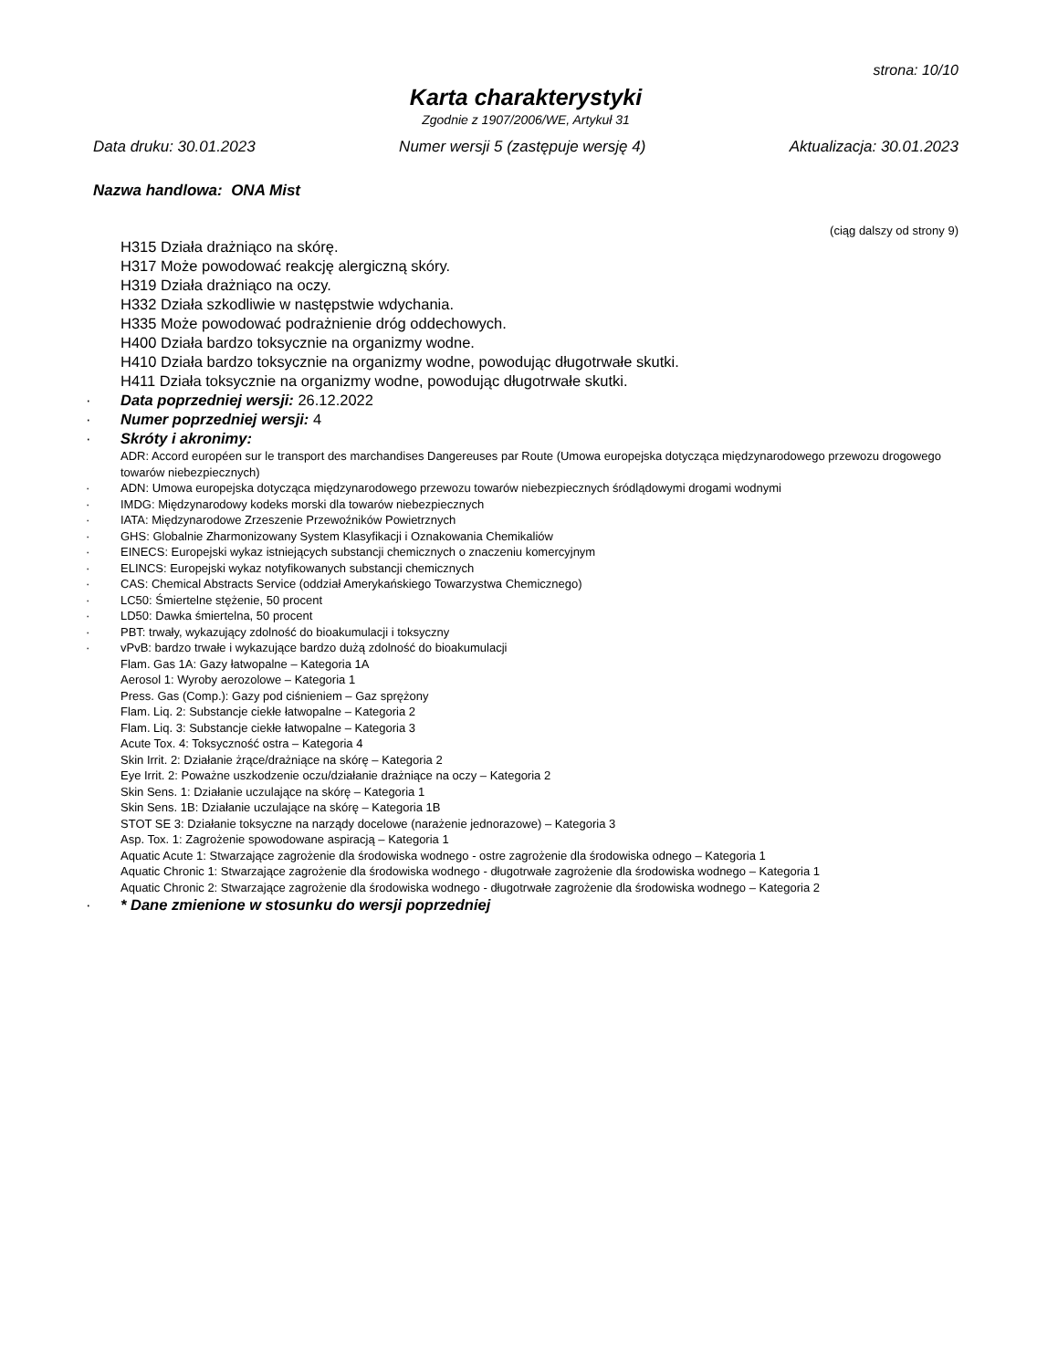strona: 10/10
Karta charakterystyki
Zgodnie z 1907/2006/WE, Artykuł 31
Data druku: 30.01.2023 Numer wersji 5 (zastępuje wersję 4) Aktualizacja: 30.01.2023
Nazwa handlowa: ONA Mist
(ciąg dalszy od strony 9)
H315 Działa drażniąco na skórę.
H317 Może powodować reakcję alergiczną skóry.
H319 Działa drażniąco na oczy.
H332 Działa szkodliwie w następstwie wdychania.
H335 Może powodować podrażnienie dróg oddechowych.
H400 Działa bardzo toksycznie na organizmy wodne.
H410 Działa bardzo toksycznie na organizmy wodne, powodując długotrwałe skutki.
H411 Działa toksycznie na organizmy wodne, powodując długotrwałe skutki.
· Data poprzedniej wersji: 26.12.2022
· Numer poprzedniej wersji: 4
· Skróty i akronimy:
ADR: Accord européen sur le transport des marchandises Dangereuses par Route (Umowa europejska dotycząca międzynarodowego przewozu drogowego towarów niebezpiecznych)
· ADN: Umowa europejska dotycząca międzynarodowego przewozu towarów niebezpiecznych śródlądowymi drogami wodnymi
· IMDG: Międzynarodowy kodeks morski dla towarów niebezpiecznych
· IATA: Międzynarodowe Zrzeszenie Przewoźników Powietrznych
· GHS: Globalnie Zharmonizowany System Klasyfikacji i Oznakowania Chemikaliów
· EINECS: Europejski wykaz istniejących substancji chemicznych o znaczeniu komercyjnym
· ELINCS: Europejski wykaz notyfikowanych substancji chemicznych
· CAS: Chemical Abstracts Service (oddział Amerykańskiego Towarzystwa Chemicznego)
· LC50: Śmiertelne stężenie, 50 procent
· LD50: Dawka śmiertelna, 50 procent
· PBT: trwały, wykazujący zdolność do bioakumulacji i toksyczny
· vPvB: bardzo trwałe i wykazujące bardzo dużą zdolność do bioakumulacji
Flam. Gas 1A: Gazy łatwopalne – Kategoria 1A
Aerosol 1: Wyroby aerozolowe – Kategoria 1
Press. Gas (Comp.): Gazy pod ciśnieniem – Gaz sprężony
Flam. Liq. 2: Substancje ciekłe łatwopalne – Kategoria 2
Flam. Liq. 3: Substancje ciekłe łatwopalne – Kategoria 3
Acute Tox. 4: Toksyczność ostra – Kategoria 4
Skin Irrit. 2: Działanie żrące/drażniące na skórę – Kategoria 2
Eye Irrit. 2: Poważne uszkodzenie oczu/działanie drażniące na oczy – Kategoria 2
Skin Sens. 1: Działanie uczulające na skórę – Kategoria 1
Skin Sens. 1B: Działanie uczulające na skórę – Kategoria 1B
STOT SE 3: Działanie toksyczne na narządy docelowe (narażenie jednorazowe) – Kategoria 3
Asp. Tox. 1: Zagrożenie spowodowane aspiracją – Kategoria 1
Aquatic Acute 1: Stwarzające zagrożenie dla środowiska wodnego - ostre zagrożenie dla środowiska odnego – Kategoria 1
Aquatic Chronic 1: Stwarzające zagrożenie dla środowiska wodnego - długotrwałe zagrożenie dla środowiska wodnego – Kategoria 1
Aquatic Chronic 2: Stwarzające zagrożenie dla środowiska wodnego - długotrwałe zagrożenie dla środowiska wodnego – Kategoria 2
· * Dane zmienione w stosunku do wersji poprzedniej